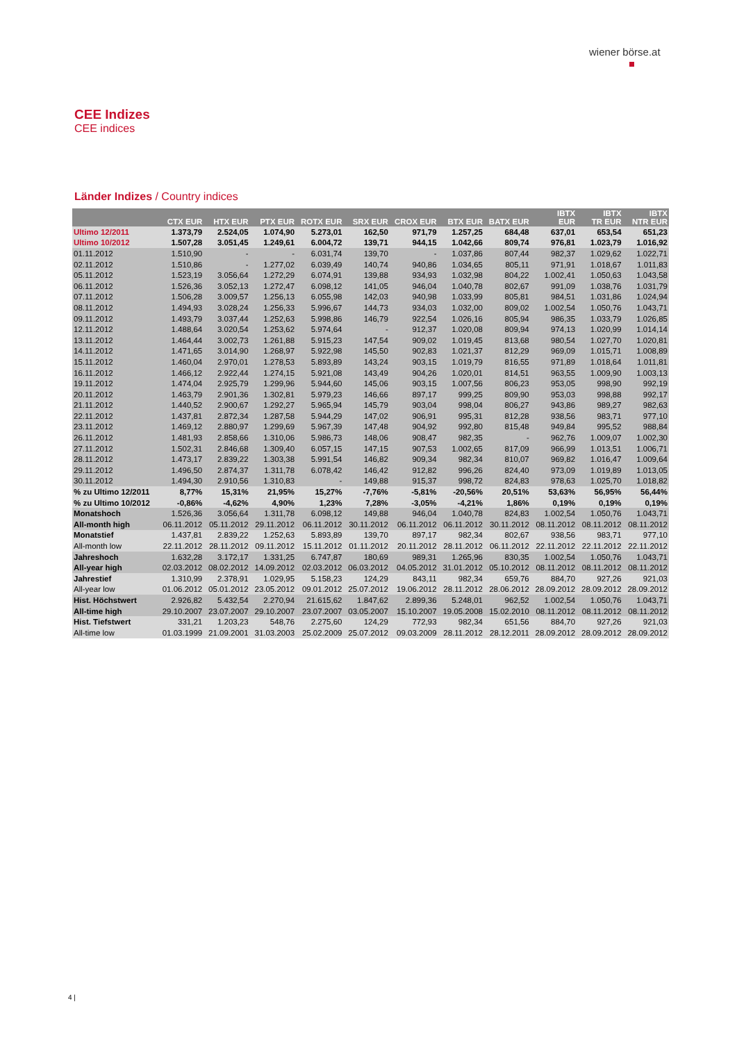wiener börse.at
CEE Indizes
CEE indices
Länder Indizes / Country indices
| | CTX EUR | HTX EUR | PTX EUR | ROTX EUR | SRX EUR | CROX EUR | BTX EUR | BATX EUR | IBTX EUR | IBTX TR EUR | IBTX NTR EUR |
| --- | --- | --- | --- | --- | --- | --- | --- | --- | --- | --- | --- |
| Ultimo 12/2011 | 1.373,79 | 2.524,05 | 1.074,90 | 5.273,01 | 162,50 | 971,79 | 1.257,25 | 684,48 | 637,01 | 653,54 | 651,23 |
| Ultimo 10/2012 | 1.507,28 | 3.051,45 | 1.249,61 | 6.004,72 | 139,71 | 944,15 | 1.042,66 | 809,74 | 976,81 | 1.023,79 | 1.016,92 |
| 01.11.2012 | 1.510,90 | - | - | 6.031,74 | 139,70 | - | 1.037,86 | 807,44 | 982,37 | 1.029,62 | 1.022,71 |
| 02.11.2012 | 1.510,86 | - | 1.277,02 | 6.039,49 | 140,74 | 940,86 | 1.034,65 | 805,11 | 971,91 | 1.018,67 | 1.011,83 |
| 05.11.2012 | 1.523,19 | 3.056,64 | 1.272,29 | 6.074,91 | 139,88 | 934,93 | 1.032,98 | 804,22 | 1.002,41 | 1.050,63 | 1.043,58 |
| 06.11.2012 | 1.526,36 | 3.052,13 | 1.272,47 | 6.098,12 | 141,05 | 946,04 | 1.040,78 | 802,67 | 991,09 | 1.038,76 | 1.031,79 |
| 07.11.2012 | 1.506,28 | 3.009,57 | 1.256,13 | 6.055,98 | 142,03 | 940,98 | 1.033,99 | 805,81 | 984,51 | 1.031,86 | 1.024,94 |
| 08.11.2012 | 1.494,93 | 3.028,24 | 1.256,33 | 5.996,67 | 144,73 | 934,03 | 1.032,00 | 809,02 | 1.002,54 | 1.050,76 | 1.043,71 |
| 09.11.2012 | 1.493,79 | 3.037,44 | 1.252,63 | 5.998,86 | 146,79 | 922,54 | 1.026,16 | 805,94 | 986,35 | 1.033,79 | 1.026,85 |
| 12.11.2012 | 1.488,64 | 3.020,54 | 1.253,62 | 5.974,64 | - | 912,37 | 1.020,08 | 809,94 | 974,13 | 1.020,99 | 1.014,14 |
| 13.11.2012 | 1.464,44 | 3.002,73 | 1.261,88 | 5.915,23 | 147,54 | 909,02 | 1.019,45 | 813,68 | 980,54 | 1.027,70 | 1.020,81 |
| 14.11.2012 | 1.471,65 | 3.014,90 | 1.268,97 | 5.922,98 | 145,50 | 902,83 | 1.021,37 | 812,29 | 969,09 | 1.015,71 | 1.008,89 |
| 15.11.2012 | 1.460,04 | 2.970,01 | 1.278,53 | 5.893,89 | 143,24 | 903,15 | 1.019,79 | 816,55 | 971,89 | 1.018,64 | 1.011,81 |
| 16.11.2012 | 1.466,12 | 2.922,44 | 1.274,15 | 5.921,08 | 143,49 | 904,26 | 1.020,01 | 814,51 | 963,55 | 1.009,90 | 1.003,13 |
| 19.11.2012 | 1.474,04 | 2.925,79 | 1.299,96 | 5.944,60 | 145,06 | 903,15 | 1.007,56 | 806,23 | 953,05 | 998,90 | 992,19 |
| 20.11.2012 | 1.463,79 | 2.901,36 | 1.302,81 | 5.979,23 | 146,66 | 897,17 | 999,25 | 809,90 | 953,03 | 998,88 | 992,17 |
| 21.11.2012 | 1.440,52 | 2.900,67 | 1.292,27 | 5.965,94 | 145,79 | 903,04 | 998,04 | 806,27 | 943,86 | 989,27 | 982,63 |
| 22.11.2012 | 1.437,81 | 2.872,34 | 1.287,58 | 5.944,29 | 147,02 | 906,91 | 995,31 | 812,28 | 938,56 | 983,71 | 977,10 |
| 23.11.2012 | 1.469,12 | 2.880,97 | 1.299,69 | 5.967,39 | 147,48 | 904,92 | 992,80 | 815,48 | 949,84 | 995,52 | 988,84 |
| 26.11.2012 | 1.481,93 | 2.858,66 | 1.310,06 | 5.986,73 | 148,06 | 908,47 | 982,35 | - | 962,76 | 1.009,07 | 1.002,30 |
| 27.11.2012 | 1.502,31 | 2.846,68 | 1.309,40 | 6.057,15 | 147,15 | 907,53 | 1.002,65 | 817,09 | 966,99 | 1.013,51 | 1.006,71 |
| 28.11.2012 | 1.473,17 | 2.839,22 | 1.303,38 | 5.991,54 | 146,82 | 909,34 | 982,34 | 810,07 | 969,82 | 1.016,47 | 1.009,64 |
| 29.11.2012 | 1.496,50 | 2.874,37 | 1.311,78 | 6.078,42 | 146,42 | 912,82 | 996,26 | 824,40 | 973,09 | 1.019,89 | 1.013,05 |
| 30.11.2012 | 1.494,30 | 2.910,56 | 1.310,83 | - | 149,88 | 915,37 | 998,72 | 824,83 | 978,63 | 1.025,70 | 1.018,82 |
| % zu Ultimo 12/2011 | 8,77% | 15,31% | 21,95% | 15,27% | -7,76% | -5,81% | -20,56% | 20,51% | 53,63% | 56,95% | 56,44% |
| % zu Ultimo 10/2012 | -0,86% | -4,62% | 4,90% | 1,23% | 7,28% | -3,05% | -4,21% | 1,86% | 0,19% | 0,19% | 0,19% |
| Monatshoch | 1.526,36 | 3.056,64 | 1.311,78 | 6.098,12 | 149,88 | 946,04 | 1.040,78 | 824,83 | 1.002,54 | 1.050,76 | 1.043,71 |
| All-month high | 06.11.2012 | 05.11.2012 | 29.11.2012 | 06.11.2012 | 30.11.2012 | 06.11.2012 | 06.11.2012 | 30.11.2012 | 08.11.2012 | 08.11.2012 | 08.11.2012 |
| Monatstief | 1.437,81 | 2.839,22 | 1.252,63 | 5.893,89 | 139,70 | 897,17 | 982,34 | 802,67 | 938,56 | 983,71 | 977,10 |
| All-month low | 22.11.2012 | 28.11.2012 | 09.11.2012 | 15.11.2012 | 01.11.2012 | 20.11.2012 | 28.11.2012 | 06.11.2012 | 22.11.2012 | 22.11.2012 | 22.11.2012 |
| Jahreshoch | 1.632,28 | 3.172,17 | 1.331,25 | 6.747,87 | 180,69 | 989,31 | 1.265,96 | 830,35 | 1.002,54 | 1.050,76 | 1.043,71 |
| All-year high | 02.03.2012 | 08.02.2012 | 14.09.2012 | 02.03.2012 | 06.03.2012 | 04.05.2012 | 31.01.2012 | 05.10.2012 | 08.11.2012 | 08.11.2012 | 08.11.2012 |
| Jahrestief | 1.310,99 | 2.378,91 | 1.029,95 | 5.158,23 | 124,29 | 843,11 | 982,34 | 659,76 | 884,70 | 927,26 | 921,03 |
| All-year low | 01.06.2012 | 05.01.2012 | 23.05.2012 | 09.01.2012 | 25.07.2012 | 19.06.2012 | 28.11.2012 | 28.06.2012 | 28.09.2012 | 28.09.2012 | 28.09.2012 |
| Hist. Höchstwert | 2.926,82 | 5.432,54 | 2.270,94 | 21.615,62 | 1.847,62 | 2.899,36 | 5.248,01 | 962,52 | 1.002,54 | 1.050,76 | 1.043,71 |
| All-time high | 29.10.2007 | 23.07.2007 | 29.10.2007 | 23.07.2007 | 03.05.2007 | 15.10.2007 | 19.05.2008 | 15.02.2010 | 08.11.2012 | 08.11.2012 | 08.11.2012 |
| Hist. Tiefstwert | 331,21 | 1.203,23 | 548,76 | 2.275,60 | 124,29 | 772,93 | 982,34 | 651,56 | 884,70 | 927,26 | 921,03 |
| All-time low | 01.03.1999 | 21.09.2001 | 31.03.2003 | 25.02.2009 | 25.07.2012 | 09.03.2009 | 28.11.2012 | 28.12.2011 | 28.09.2012 | 28.09.2012 | 28.09.2012 |
4 |